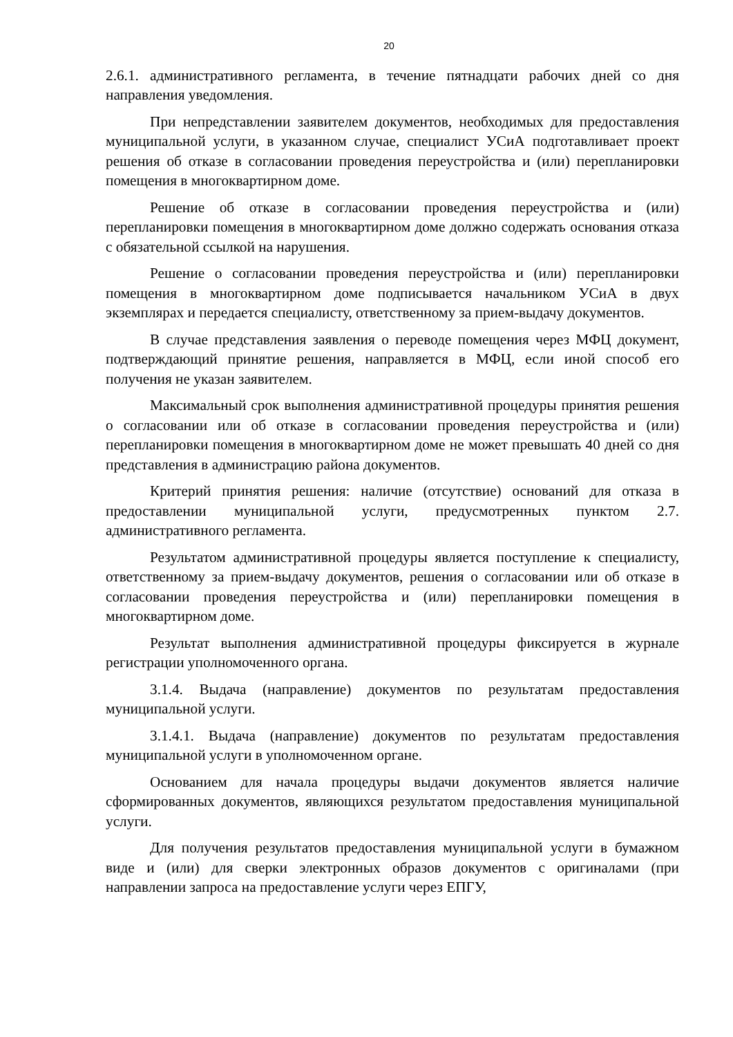20
2.6.1. административного регламента, в течение пятнадцати рабочих дней со дня направления уведомления.
При непредставлении заявителем документов, необходимых для предоставления муниципальной услуги, в указанном случае, специалист УСиА подготавливает проект решения об отказе в согласовании проведения переустройства и (или) перепланировки помещения в многоквартирном доме.
Решение об отказе в согласовании проведения переустройства и (или) перепланировки помещения в многоквартирном доме должно содержать основания отказа с обязательной ссылкой на нарушения.
Решение о согласовании проведения переустройства и (или) перепланировки помещения в многоквартирном доме подписывается начальником УСиА в двух экземплярах и передается специалисту, ответственному за прием-выдачу документов.
В случае представления заявления о переводе помещения через МФЦ документ, подтверждающий принятие решения, направляется в МФЦ, если иной способ его получения не указан заявителем.
Максимальный срок выполнения административной процедуры принятия решения о согласовании или об отказе в согласовании проведения переустройства и (или) перепланировки помещения в многоквартирном доме не может превышать 40 дней со дня представления в администрацию района документов.
Критерий принятия решения: наличие (отсутствие) оснований для отказа в предоставлении муниципальной услуги, предусмотренных пунктом 2.7. административного регламента.
Результатом административной процедуры является поступление к специалисту, ответственному за прием-выдачу документов, решения о согласовании или об отказе в согласовании проведения переустройства и (или) перепланировки помещения в многоквартирном доме.
Результат выполнения административной процедуры фиксируется в журнале регистрации уполномоченного органа.
3.1.4. Выдача (направление) документов по результатам предоставления муниципальной услуги.
3.1.4.1. Выдача (направление) документов по результатам предоставления муниципальной услуги в уполномоченном органе.
Основанием для начала процедуры выдачи документов является наличие сформированных документов, являющихся результатом предоставления муниципальной услуги.
Для получения результатов предоставления муниципальной услуги в бумажном виде и (или) для сверки электронных образов документов с оригиналами (при направлении запроса на предоставление услуги через ЕПГУ,